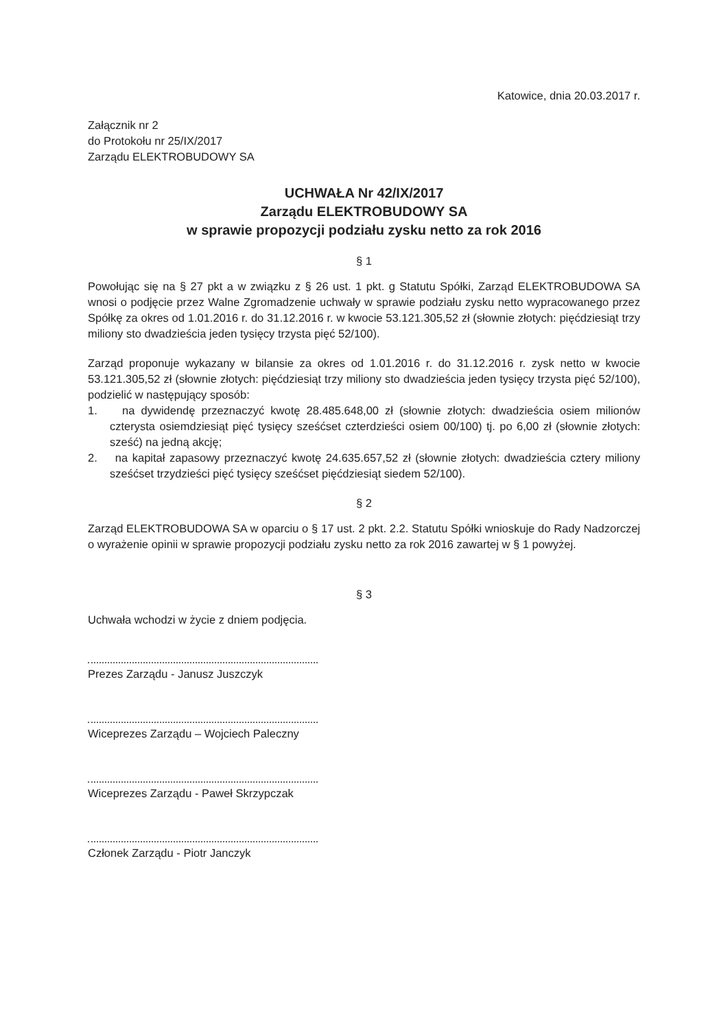Katowice, dnia 20.03.2017 r.
Załącznik nr 2
do Protokołu nr 25/IX/2017
Zarządu ELEKTROBUDOWY SA
UCHWAŁA Nr 42/IX/2017
Zarządu ELEKTROBUDOWY SA
w sprawie propozycji podziału zysku netto za rok 2016
§ 1
Powołując się na § 27 pkt a w związku z § 26 ust. 1 pkt. g Statutu Spółki, Zarząd ELEKTROBUDOWA SA wnosi o podjęcie przez Walne Zgromadzenie uchwały w sprawie podziału zysku netto wypracowanego przez Spółkę za okres od 1.01.2016 r. do 31.12.2016 r. w kwocie 53.121.305,52 zł (słownie złotych: pięćdziesiąt trzy miliony sto dwadzieścia jeden tysięcy trzysta pięć 52/100).
Zarząd proponuje wykazany w bilansie za okres od 1.01.2016 r. do 31.12.2016 r. zysk netto w kwocie 53.121.305,52 zł (słownie złotych: pięćdziesiąt trzy miliony sto dwadzieścia jeden tysięcy trzysta pięć 52/100), podzielić w następujący sposób:
1. na dywidendę przeznaczyć kwotę 28.485.648,00 zł (słownie złotych: dwadzieścia osiem milionów czterysta osiemdziesiąt pięć tysięcy sześćset czterdzieści osiem 00/100) tj. po 6,00 zł (słownie złotych: sześć) na jedną akcję;
2. na kapitał zapasowy przeznaczyć kwotę 24.635.657,52 zł (słownie złotych: dwadzieścia cztery miliony sześćset trzydzieści pięć tysięcy sześćset pięćdziesiąt siedem 52/100).
§ 2
Zarząd ELEKTROBUDOWA SA w oparciu o § 17 ust. 2 pkt. 2.2. Statutu Spółki wnioskuje do Rady Nadzorczej o wyrażenie opinii w sprawie propozycji podziału zysku netto za rok 2016 zawartej w § 1 powyżej.
§ 3
Uchwała wchodzi w życie z dniem podjęcia.
Prezes Zarządu - Janusz Juszczyk
Wiceprezes Zarządu – Wojciech Paleczny
Wiceprezes Zarządu - Paweł Skrzypczak
Członek Zarządu - Piotr Janczyk